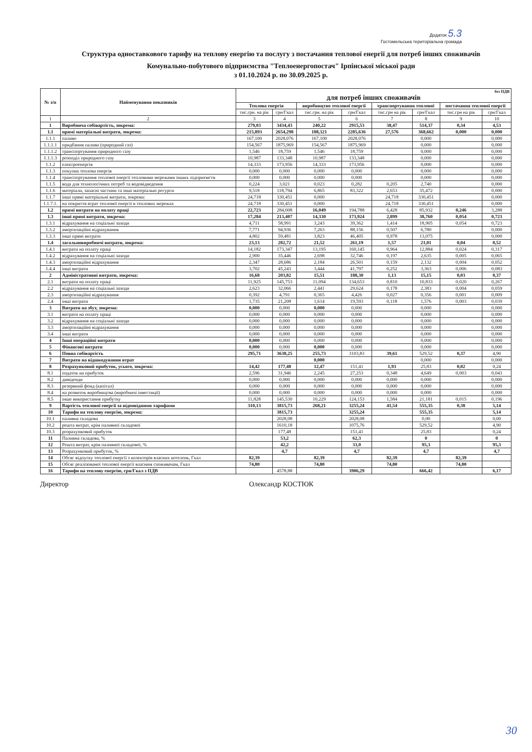Додаток 5.3
Гостомельська територіальна громада
Структура одноставкового тарифу на теплову енергію та послугу з постачання теплової енергії для потреб інших споживачів
Комунально-побутового підприємства "Теплоенергопостач" Ірпінської міської ради
з 01.10.2024 р. по 30.09.2025 р.
| № з/п | Найменування показників | без ПДВ для потреб інших споживачів | | | | | | | |
| --- | --- | --- | --- | --- | --- | --- | --- | --- | --- |
| | | Теплова енергія | | виробництво теплової енергії | | транспортування теплової | | постачання теплової енергії | |
| | | тис.грн. на рік | грн/Гкал | тис.грн. на рік | грн/Гкал | тис.грн на рік | грн/Гкал | тис.грн на рік | грн/Гкал |
| 1 | 2 | 3 | 4 | 5 | 6 | 7 | 8 | 9 | 10 |
| 1 | Виробнича собівартість, зокрема: | 279,03 | 3434,43 | 240,22 | 2915,53 | 38,47 | 514,37 | 0,34 | 4,53 |
| 1.1 | прямі матеріальні витрати, зокрема: | 215,893 | 2654,298 | 188,321 | 2285,636 | 27,576 | 368,662 | 0,000 | 0,000 |
| 1.1.1 | паливо | 167,100 | 2028,076 | 167,100 | 2028,076 | | 0,000 | | 0,000 |
| 1.1.1.1 | придбання палива (природний газ) | 154,567 | 1875,969 | 154,567 | 1875,969 | | 0,000 | | 0,000 |
| 1.1.1.2 | транспортування природного газу | 1,546 | 18,759 | 1,546 | 18,759 | | 0,000 | | 0,000 |
| 1.1.1.3 | розподіл природного газу | 10,987 | 133,348 | 10,987 | 133,348 | | 0,000 | | 0,000 |
| 1.1.2 | електроенергія | 14,333 | 173,956 | 14,333 | 173,956 | | 0,000 | | 0,000 |
| 1.1.3 | покупна теплова енергія | 0,000 | 0,000 | 0,000 | 0,000 | | 0,000 | | 0,000 |
| 1.1.4 | транспортування теплової енергії тепловими мережами інших підприємств | 0,000 | 0,000 | 0,000 | 0,000 | | 0,000 | | 0,000 |
| 1.1.5 | вода для технологічних потреб та водовідведення | 0,224 | 3,021 | 0,023 | 0,282 | 0,205 | 2,740 | | 0,000 |
| 1.1.6 | матеріали, запасні частини та інші матеріальні ресурси | 9,518 | 118,794 | 6,865 | 83,322 | 2,653 | 35,472 | | 0,000 |
| 1.1.7 | інші прямі матеріальні витрати, зокрема: | 24,718 | 330,451 | 0,000 | | 24,718 | 330,451 | | 0,000 |
| 1.1.7.1. | на покриття втрат теплової енергії в теплових мережах | 24,718 | 330,451 | 0,000 | | 24,718 | 330,451 | | 0,000 |
| 1.2 | прямі витрати на оплату праці | 22,723 | 284,008 | 16,049 | 194,788 | 6,428 | 85,932 | 0,246 | 3,288 |
| 1.3 | інші прямі витрати, зокрема: | 17,284 | 213,407 | 14,330 | 173,924 | 2,899 | 38,760 | 0,054 | 0,723 |
| 1.3.1 | відрахування на соціальні заходи | 4,711 | 58,991 | 3,243 | 39,362 | 1,414 | 18,905 | 0,054 | 0,723 |
| 1.3.2 | амортизаційні відрахування | 7,771 | 94,936 | 7,263 | 88,156 | 0,507 | 6,780 | | 0,000 |
| 1.3.3 | інші прямі витрати | 4,802 | 59,481 | 3,823 | 46,405 | 0,978 | 13,075 | | 0,000 |
| 1.4 | загальновиробничі витрати, зокрема: | 23,13 | 282,72 | 21,52 | 261,19 | 1,57 | 21,01 | 0,04 | 0,52 |
| 1.4.1 | витрати на оплату праці | 14,182 | 173,347 | 13,195 | 160,145 | 0,964 | 12,884 | 0,024 | 0,317 |
| 1.4.2 | відрахування на соціальні заходи | 2,900 | 35,446 | 2,698 | 32,746 | 0,197 | 2,635 | 0,005 | 0,065 |
| 1.4.3 | амортизаційні відрахування | 2,347 | 28,686 | 2,184 | 26,501 | 0,159 | 2,132 | 0,004 | 0,052 |
| 1.4.4 | інші витрати | 3,702 | 45,243 | 3,444 | 41,797 | 0,252 | 3,363 | 0,006 | 0,083 |
| 2 | Адміністративні витрати, зокрема: | 16,68 | 203,82 | 15,51 | 188,30 | 1,13 | 15,15 | 0,03 | 0,37 |
| 2.1 | витрати на оплату праці | 11,925 | 145,753 | 11,094 | 134,653 | 0,810 | 10,833 | 0,020 | 0,267 |
| 2.2 | відрахування на соціальні заходи | 2,623 | 32,066 | 2,441 | 29,624 | 0,178 | 2,383 | 0,004 | 0,059 |
| 2.3 | амортизаційні відрахування | 0,392 | 4,791 | 0,365 | 4,426 | 0,027 | 0,356 | 0,001 | 0,009 |
| 2.4 | інші витрати | 1,735 | 21,208 | 1,614 | 19,593 | 0,118 | 1,576 | 0,003 | 0,039 |
| 3 | Витрати на збут, зокрема: | 0,000 | 0,000 | 0,000 | 0,000 | | 0,000 | | 0,000 |
| 3.1 | витрати на оплату праці | 0,000 | 0,000 | 0,000 | 0,000 | | 0,000 | | 0,000 |
| 3.2 | відрахування на соціальні заходи | 0,000 | 0,000 | 0,000 | 0,000 | | 0,000 | | 0,000 |
| 3.3 | амортизаційні відрахування | 0,000 | 0,000 | 0,000 | 0,000 | | 0,000 | | 0,000 |
| 3.4 | інші витрати | 0,000 | 0,000 | 0,000 | 0,000 | | 0,000 | | 0,000 |
| 4 | Інші операційні витрати | 0,000 | 0,000 | 0,000 | 0,000 | | 0,000 | | 0,000 |
| 5 | Фінансові витрати | 0,000 | 0,000 | 0,000 | 0,000 | | 0,000 | | 0,000 |
| 6 | Повна собівартість | 295,71 | 3638,25 | 255,73 | 3103,83 | 39,61 | 529,52 | 0,37 | 4,90 |
| 7 | Витрати на відшкодування втрат | | | 0,000 | | | 0,000 | | 0,000 |
| 8 | Розрахунковий прибуток, усього, зокрема: | 14,42 | 177,48 | 12,47 | 151,41 | 1,93 | 25,83 | 0,02 | 0,24 |
| 8.1 | податок на прибуток | 2,596 | 31,946 | 2,245 | 27,253 | 0,348 | 4,649 | 0,003 | 0,043 |
| 8.2 | дивіденди | 0,000 | 0,000 | 0,000 | 0,000 | 0,000 | 0,000 | | 0,000 |
| 8.3 | резервний фонд (капітал) | 0,000 | 0,000 | 0,000 | 0,000 | 0,000 | 0,000 | | 0,000 |
| 8.4 | на розвиток виробництва (виробничі інвестиції) | 0,000 | 0,000 | 0,000 | 0,000 | 0,000 | 0,000 | | 0,000 |
| 8.5 | інше використання прибутку | 11,828 | 145,530 | 10,229 | 124,153 | 1,584 | 21,181 | 0,015 | 0,196 |
| 9 | Вартість теплової енергії за відповідними тарифами | 310,13 | 3815,73 | 268,21 | 3255,24 | 41,54 | 555,35 | 0,38 | 5,14 |
| 10 | Тарифи на теплову енергію, зокрема: | | 3815,73 | | 3255,24 | | 555,35 | | 5,14 |
| 10.1 | паливна складова | | 2028,08 | | 2028,08 | | 0,00 | | 0,00 |
| 10.2 | решта витрат, крім паливної складової | | 1610,18 | | 1075,76 | | 529,52 | | 4,90 |
| 10.3 | розрахунковий прибуток | | 177,48 | | 151,41 | | 25,83 | | 0,24 |
| 11 | Паливна складова, % | | 53,2 | | 62,3 | | 0 | | 0 |
| 12 | Решта витрат, крім паливної складової, % | | 42,2 | | 33,0 | | 95,3 | | 95,3 |
| 13 | Розрахунковий прибуток, % | | 4,7 | | 4,7 | | 4,7 | | 4,7 |
| 14 | Обсяг відпуску теплової енергії з колекторів власних котелень, Гкал | 82,39 | | 82,39 | | 82,39 | | 82,39 | |
| 15 | Обсяг реалізованої теплової енергії власним споживачам, Гкал | 74,80 | | 74,80 | | 74,80 | | 74,80 | |
| 16 | Тарифи на теплову енергію, грн/Гкал з ПДВ | | 4578,88 | | 3906,29 | | 666,42 | | 6,17 |
Директор Олександр КОСТЮК
30